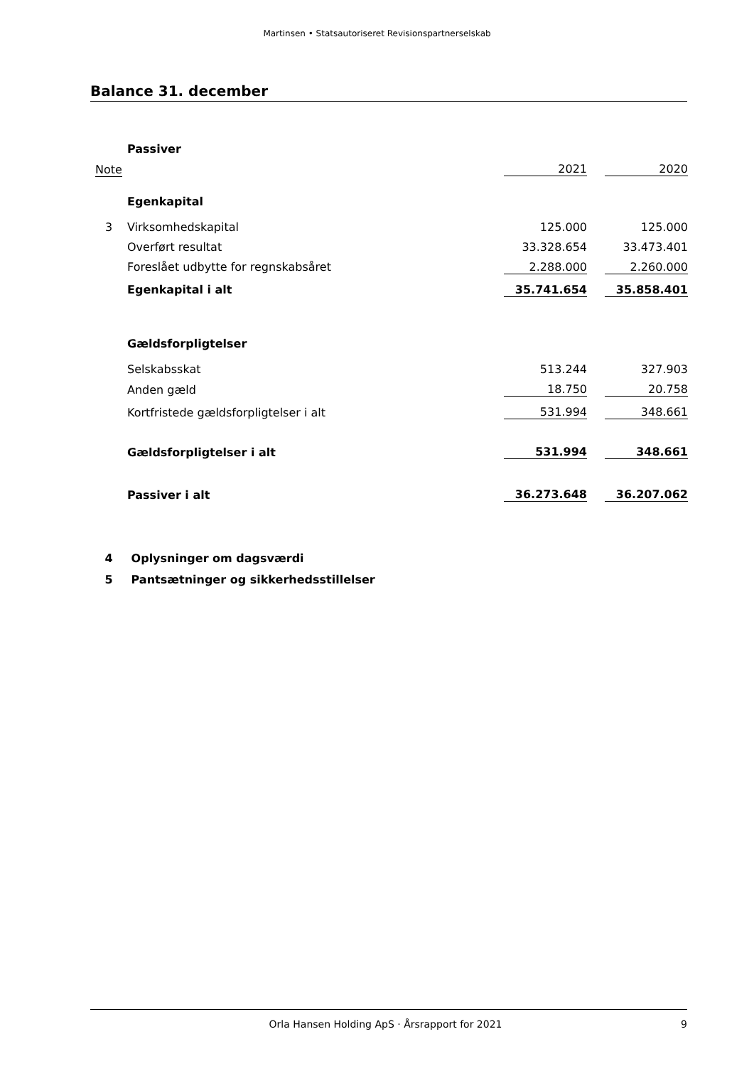Martinsen • Statsautoriseret Revisionspartnerselskab
Balance 31. december
| | Passiver | | | |
| Note | | 2021 | | 2020 |
| | Egenkapital | | | |
| 3 | Virksomhedskapital | 125.000 | | 125.000 |
| | Overført resultat | 33.328.654 | | 33.473.401 |
| | Foreslået udbytte for regnskabsåret | 2.288.000 | | 2.260.000 |
| | Egenkapital i alt | 35.741.654 | | 35.858.401 |
| | Gældsforpligtelser | | | |
| | Selskabsskat | 513.244 | | 327.903 |
| | Anden gæld | 18.750 | | 20.758 |
| | Kortfristede gældsforpligtelser i alt | 531.994 | | 348.661 |
| | Gældsforpligtelser i alt | 531.994 | | 348.661 |
| | Passiver i alt | 36.273.648 | | 36.207.062 |
4 Oplysninger om dagsværdi
5 Pantsætninger og sikkerhedsstillelser
Orla Hansen Holding ApS · Årsrapport for 2021
9